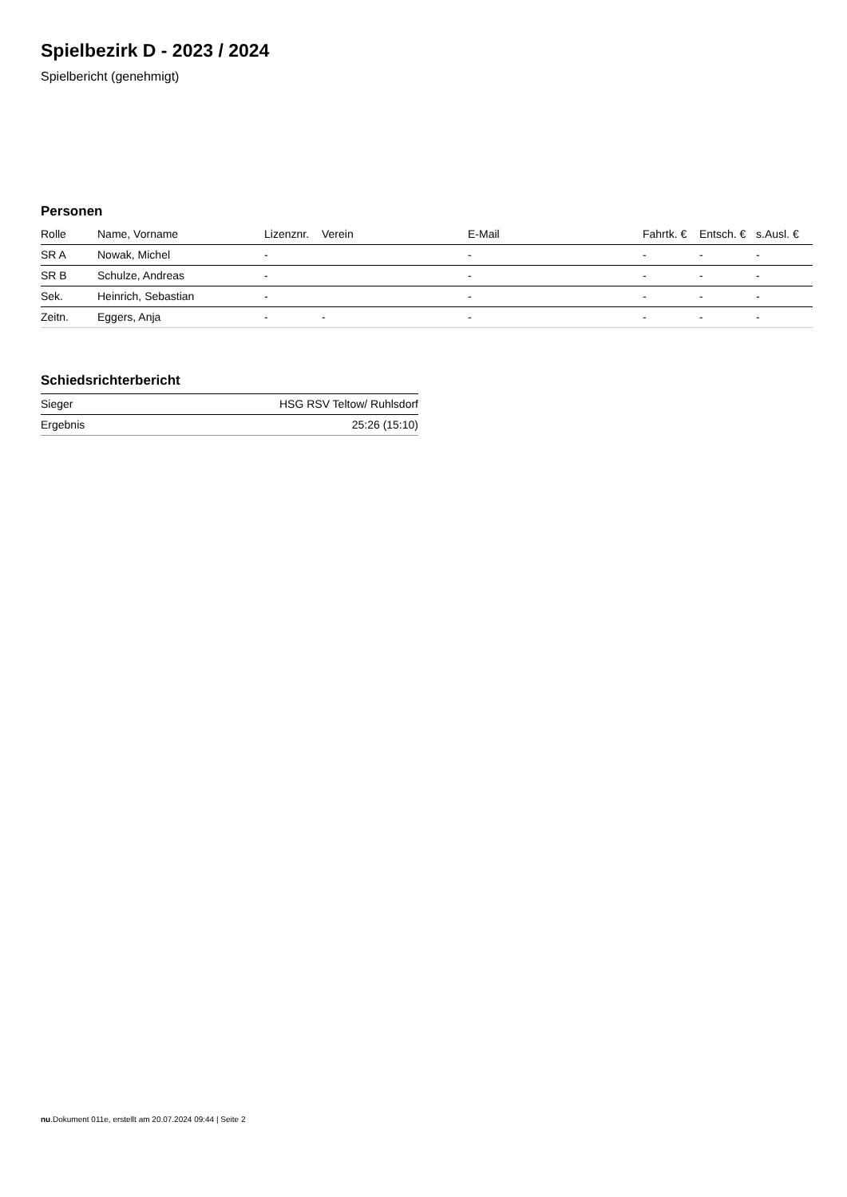Spielbezirk D - 2023 / 2024
Spielbericht (genehmigt)
Personen
| Rolle | Name, Vorname | Lizenznr. | Verein | E-Mail | Fahrtk. € | Entsch. € | s.Ausl. € |
| --- | --- | --- | --- | --- | --- | --- | --- |
| SR A | Nowak, Michel | - | | - | - | - | - |
| SR B | Schulze, Andreas | - | | - | - | - | - |
| Sek. | Heinrich, Sebastian | - | | - | - | - | - |
| Zeitn. | Eggers, Anja | - | - | - | - | - | - |
Schiedsrichterbericht
| Sieger | HSG RSV Teltow/ Ruhlsdorf |
| Ergebnis | 25:26 (15:10) |
nu.Dokument 011e, erstellt am 20.07.2024 09:44 | Seite 2